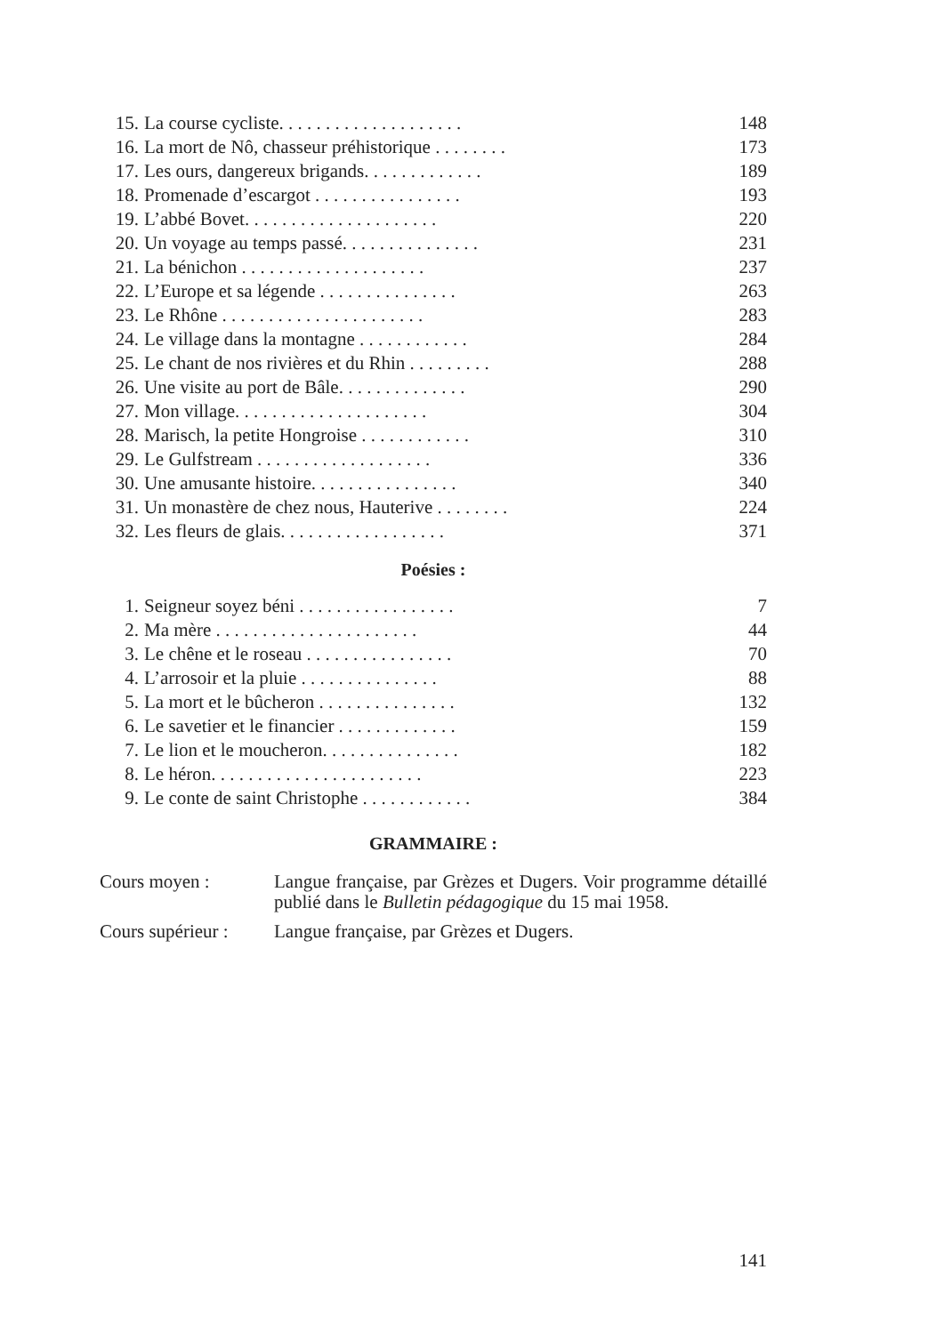15. La course cycliste. . . . . . . . . . . . . . . . . . . . 148
16. La mort de Nô, chasseur préhistorique . . . . . . . . 173
17. Les ours, dangereux brigands. . . . . . . . . . . . . 189
18. Promenade d’escargot . . . . . . . . . . . . . . . . 193
19. L’abbé Bovet. . . . . . . . . . . . . . . . . . . . . 220
20. Un voyage au temps passé. . . . . . . . . . . . . . . 231
21. La bénichon . . . . . . . . . . . . . . . . . . . . 237
22. L’Europe et sa légende . . . . . . . . . . . . . . . 263
23. Le Rhône . . . . . . . . . . . . . . . . . . . . . . 283
24. Le village dans la montagne . . . . . . . . . . . . 284
25. Le chant de nos rivières et du Rhin . . . . . . . . . 288
26. Une visite au port de Bâle. . . . . . . . . . . . . . 290
27. Mon village. . . . . . . . . . . . . . . . . . . . . 304
28. Marisch, la petite Hongroise . . . . . . . . . . . . 310
29. Le Gulfstream . . . . . . . . . . . . . . . . . . . 336
30. Une amusante histoire. . . . . . . . . . . . . . . . 340
31. Un monastère de chez nous, Hauterive . . . . . . . . 224
32. Les fleurs de glais. . . . . . . . . . . . . . . . . . 371
Poésies :
1. Seigneur soyez béni . . . . . . . . . . . . . . . . . 7
2. Ma mère . . . . . . . . . . . . . . . . . . . . . . 44
3. Le chêne et le roseau . . . . . . . . . . . . . . . . 70
4. L’arrosoir et la pluie . . . . . . . . . . . . . . . 88
5. La mort et le bûcheron . . . . . . . . . . . . . . . 132
6. Le savetier et le financier . . . . . . . . . . . . . 159
7. Le lion et le moucheron. . . . . . . . . . . . . . . 182
8. Le héron. . . . . . . . . . . . . . . . . . . . . . . 223
9. Le conte de saint Christophe . . . . . . . . . . . . 384
GRAMMAIRE :
Cours moyen : Langue française, par Grèzes et Dugers. Voir programme détaillé publié dans le Bulletin pédagogique du 15 mai 1958.
Cours supérieur : Langue française, par Grèzes et Dugers.
141